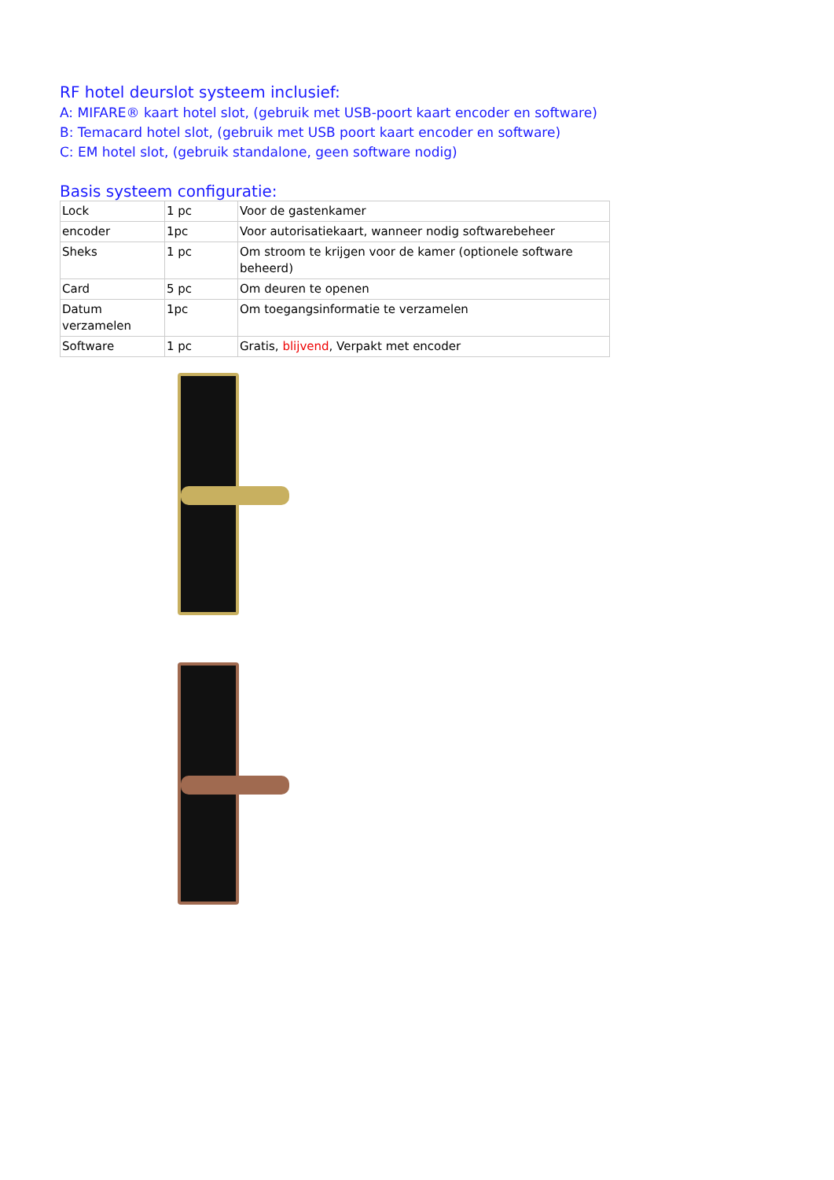RF hotel deurslot systeem inclusief:
A: MIFARE® kaart hotel slot, (gebruik met USB-poort kaart encoder en software)
B: Temacard hotel slot, (gebruik met USB poort kaart encoder en software)
C: EM hotel slot, (gebruik standalone, geen software nodig)
Basis systeem configuratie:
| Lock | 1 pc | Voor de gastenkamer |
| encoder | 1pc | Voor autorisatiekaart, wanneer nodig softwarebeheer |
| Sheks | 1 pc | Om stroom te krijgen voor de kamer (optionele software beheerd) |
| Card | 5 pc | Om deuren te openen |
| Datum verzamelen | 1pc | Om toegangsinformatie te verzamelen |
| Software | 1 pc | Gratis, blijvend , Verpakt met encoder |